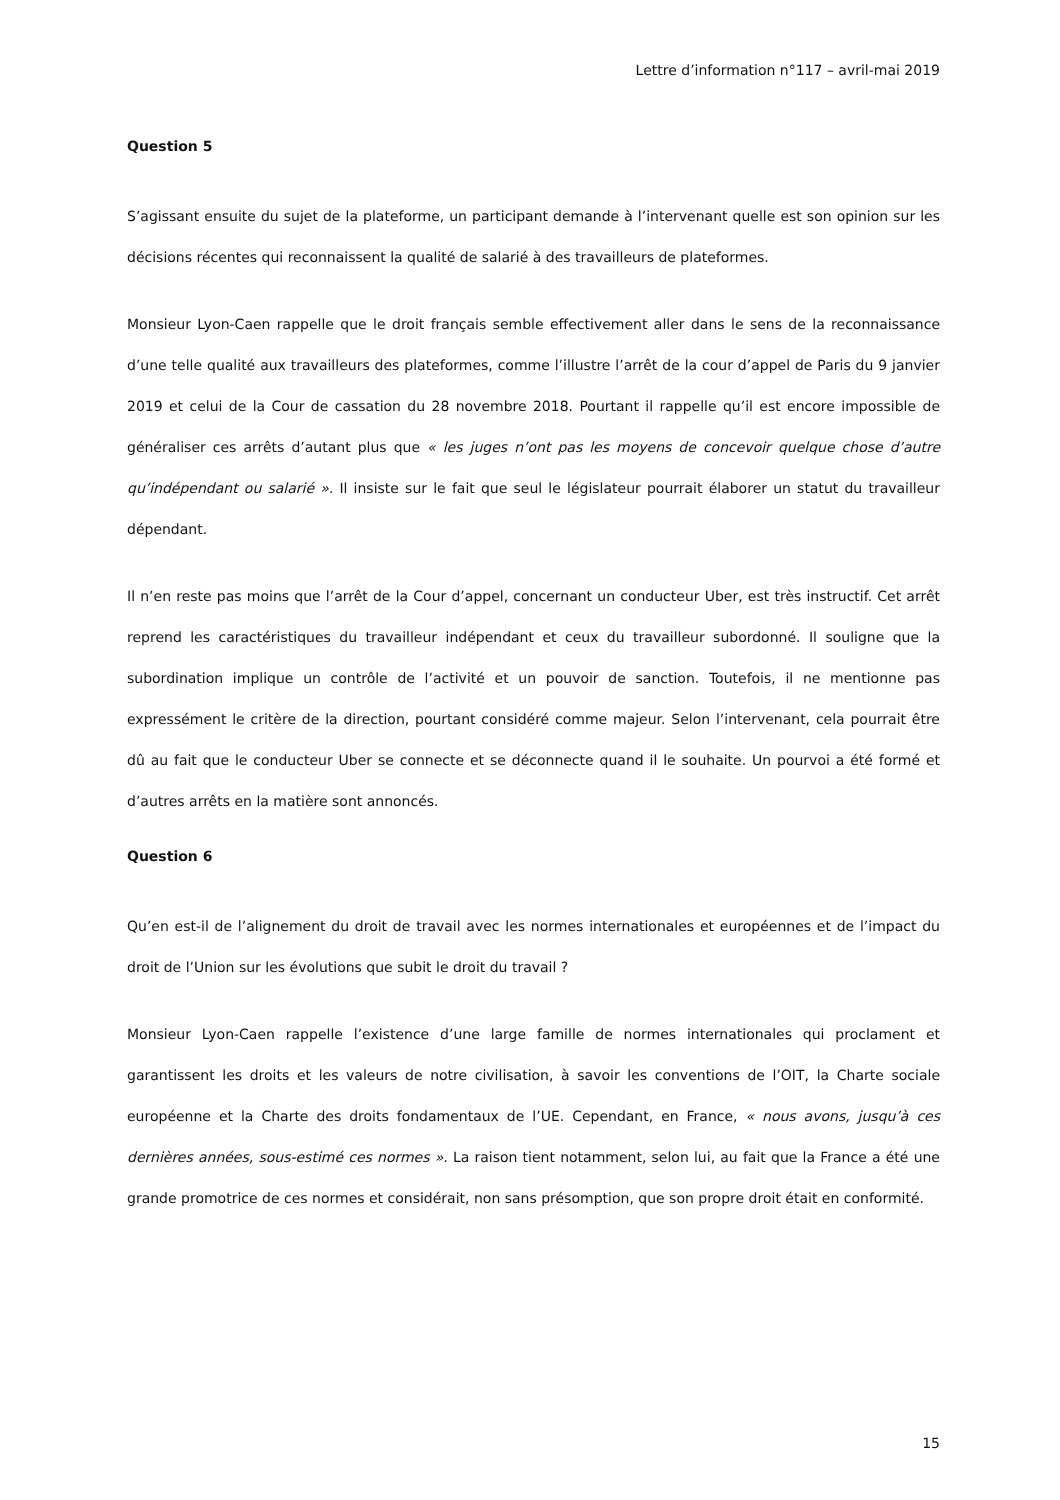Lettre d’information n°117 – avril-mai 2019
Question 5
S’agissant ensuite du sujet de la plateforme, un participant demande à l’intervenant quelle est son opinion sur les décisions récentes qui reconnaissent la qualité de salarié à des travailleurs de plateformes.
Monsieur Lyon-Caen rappelle que le droit français semble effectivement aller dans le sens de la reconnaissance d’une telle qualité aux travailleurs des plateformes, comme l’illustre l’arrêt de la cour d’appel de Paris du 9 janvier 2019 et celui de la Cour de cassation du 28 novembre 2018. Pourtant il rappelle qu’il est encore impossible de généraliser ces arrêts d’autant plus que « les juges n’ont pas les moyens de concevoir quelque chose d’autre qu’indépendant ou salarié ». Il insiste sur le fait que seul le législateur pourrait élaborer un statut du travailleur dépendant.
Il n’en reste pas moins que l’arrêt de la Cour d’appel, concernant un conducteur Uber, est très instructif. Cet arrêt reprend les caractéristiques du travailleur indépendant et ceux du travailleur subordonné. Il souligne que la subordination implique un contrôle de l’activité et un pouvoir de sanction. Toutefois, il ne mentionne pas expressément le critère de la direction, pourtant considéré comme majeur. Selon l’intervenant, cela pourrait être dû au fait que le conducteur Uber se connecte et se déconnecte quand il le souhaite. Un pourvoi a été formé et d’autres arrêts en la matière sont annoncés.
Question 6
Qu’en est-il de l’alignement du droit de travail avec les normes internationales et européennes et de l’impact du droit de l’Union sur les évolutions que subit le droit du travail ?
Monsieur Lyon-Caen rappelle l’existence d’une large famille de normes internationales qui proclament et garantissent les droits et les valeurs de notre civilisation, à savoir les conventions de l’OIT, la Charte sociale européenne et la Charte des droits fondamentaux de l’UE. Cependant, en France, « nous avons, jusqu’à ces dernières années, sous-estimé ces normes ». La raison tient notamment, selon lui, au fait que la France a été une grande promotrice de ces normes et considérait, non sans présomption, que son propre droit était en conformité.
15